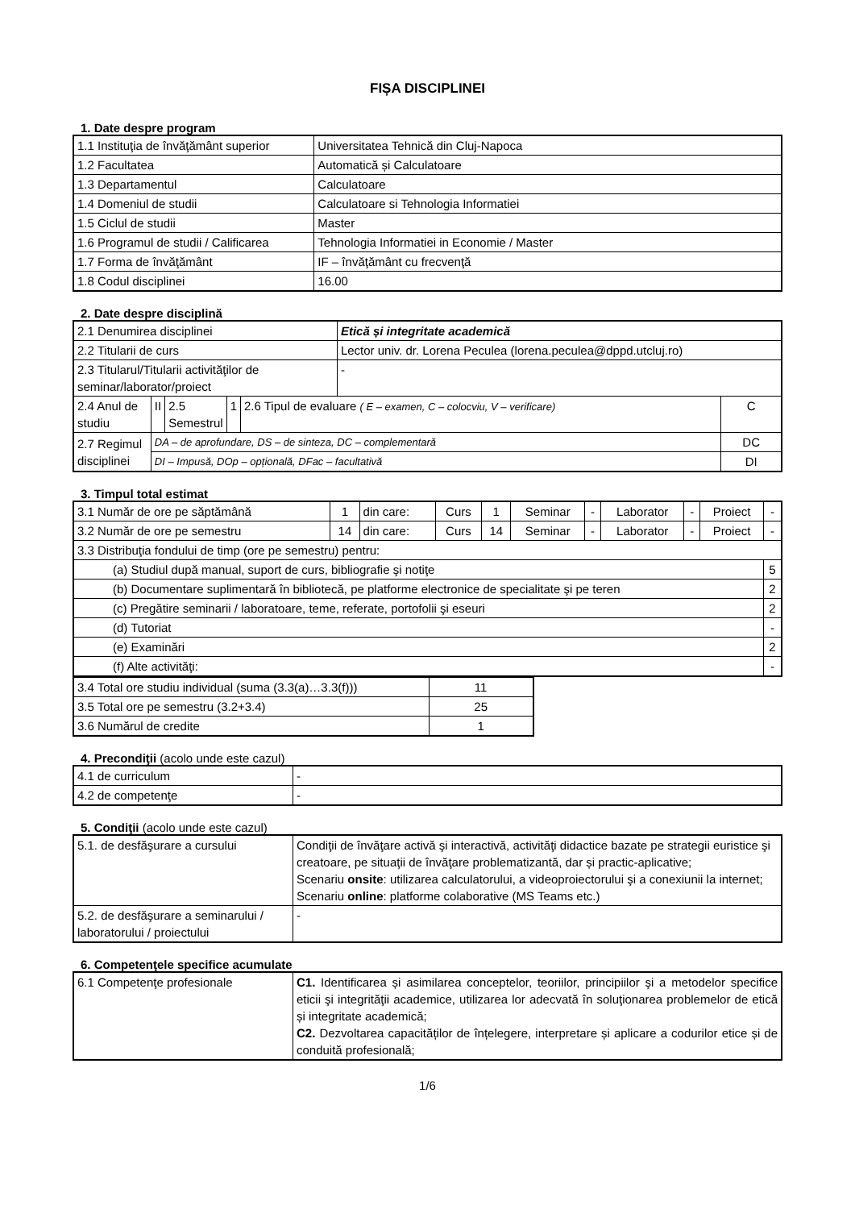FIȘA DISCIPLINEI
1. Date despre program
| 1.1 Instituţia de învăţământ superior | Universitatea Tehnică din Cluj-Napoca |
| 1.2 Facultatea | Automatică și Calculatoare |
| 1.3 Departamentul | Calculatoare |
| 1.4 Domeniul de studii | Calculatoare si Tehnologia Informatiei |
| 1.5 Ciclul de studii | Master |
| 1.6 Programul de studii / Calificarea | Tehnologia Informatiei in Economie / Master |
| 1.7 Forma de învăţământ | IF – învăţământ cu frecvenţă |
| 1.8 Codul disciplinei | 16.00 |
2. Date despre disciplină
| 2.1 Denumirea disciplinei | | | | | Etică și integritate academică | |
| 2.2 Titularii de curs | | | | | Lector univ. dr. Lorena Peculea (lorena.peculea@dppd.utcluj.ro) | |
| 2.3 Titularul/Titularii activităţilor de seminar/laborator/proiect | | | | | - | |
| 2.4 Anul de studiu | II | 2.5 Semestrul | 1 | 2.6 Tipul de evaluare ( E – examen, C – colocviu, V – verificare) | | C |
| 2.7 Regimul disciplinei | DA – de aprofundare, DS – de sinteza, DC – complementară | | | | | DC |
| | DI – Impusă, DOp – opțională, DFac – facultativă | | | | | DI |
3. Timpul total estimat
| 3.1 Număr de ore pe săptămână | 1 | din care: | Curs | 1 | Seminar | - | Laborator | - | Proiect | - |
| 3.2 Număr de ore pe semestru | 14 | din care: | Curs | 14 | Seminar | - | Laborator | - | Proiect | - |
| 3.3 Distribuţia fondului de timp (ore pe semestru) pentru: | | | | | | | | | | |
| (a) Studiul după manual, suport de curs, bibliografie şi notiţe | | | | | | | | | | 5 |
| (b) Documentare suplimentară în bibliotecă, pe platforme electronice de specialitate şi pe teren | | | | | | | | | | 2 |
| (c) Pregătire seminarii / laboratoare, teme, referate, portofolii şi eseuri | | | | | | | | | | 2 |
| (d) Tutoriat | | | | | | | | | | - |
| (e) Examinări | | | | | | | | | | 2 |
| (f) Alte activităţi: | | | | | | | | | | - |
| 3.4 Total ore studiu individual (suma (3.3(a)…3.3(f))) | 11 |
| 3.5 Total ore pe semestru (3.2+3.4) | 25 |
| 3.6 Numărul de credite | 1 |
4. Precondiţii (acolo unde este cazul)
| 4.1 de curriculum | - |
| 4.2 de competenţe | - |
5. Condiţii (acolo unde este cazul)
| 5.1. de desfăşurare a cursului | Condiţii de învăţare activă şi interactivă, activităţi didactice bazate pe strategii euristice şi creatoare, pe situaţii de învăţare problematizantă, dar și practic-aplicative; Scenariu onsite : utilizarea calculatorului, a videoproiectorului şi a conexiunii la internet; Scenariu online : platforme colaborative (MS Teams etc.) |
| 5.2. de desfăşurare a seminarului / laboratorului / proiectului | - |
6. Competenţele specifice acumulate
| 6.1 Competenţe profesionale | C1. Identificarea și asimilarea conceptelor, teoriilor, principiilor şi a metodelor specifice eticii şi integrităţii academice, utilizarea lor adecvată în soluţionarea problemelor de etică și integritate academică; C2. Dezvoltarea capacităților de înțelegere, interpretare și aplicare a codurilor etice și de conduită profesională; |
1/6